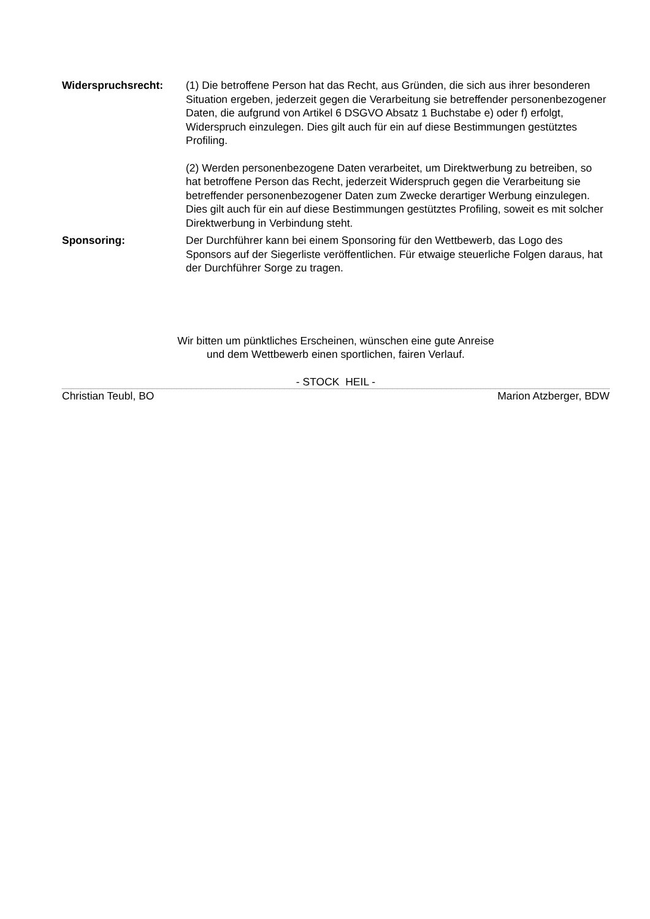Widerspruchsrecht: (1) Die betroffene Person hat das Recht, aus Gründen, die sich aus ihrer besonderen Situation ergeben, jederzeit gegen die Verarbeitung sie betreffender personenbezogener Daten, die aufgrund von Artikel 6 DSGVO Absatz 1 Buchstabe e) oder f) erfolgt, Widerspruch einzulegen. Dies gilt auch für ein auf diese Bestimmungen gestütztes Profiling.
(2) Werden personenbezogene Daten verarbeitet, um Direktwerbung zu betreiben, so hat betroffene Person das Recht, jederzeit Widerspruch gegen die Verarbeitung sie betreffender personenbezogener Daten zum Zwecke derartiger Werbung einzulegen. Dies gilt auch für ein auf diese Bestimmungen gestütztes Profiling, soweit es mit solcher Direktwerbung in Verbindung steht.
Sponsoring: Der Durchführer kann bei einem Sponsoring für den Wettbewerb, das Logo des Sponsors auf der Siegerliste veröffentlichen. Für etwaige steuerliche Folgen daraus, hat der Durchführer Sorge zu tragen.
Wir bitten um pünktliches Erscheinen, wünschen eine gute Anreise
und dem Wettbewerb einen sportlichen, fairen Verlauf.
- STOCK HEIL -
Christian Teubl, BO Marion Atzberger, BDW